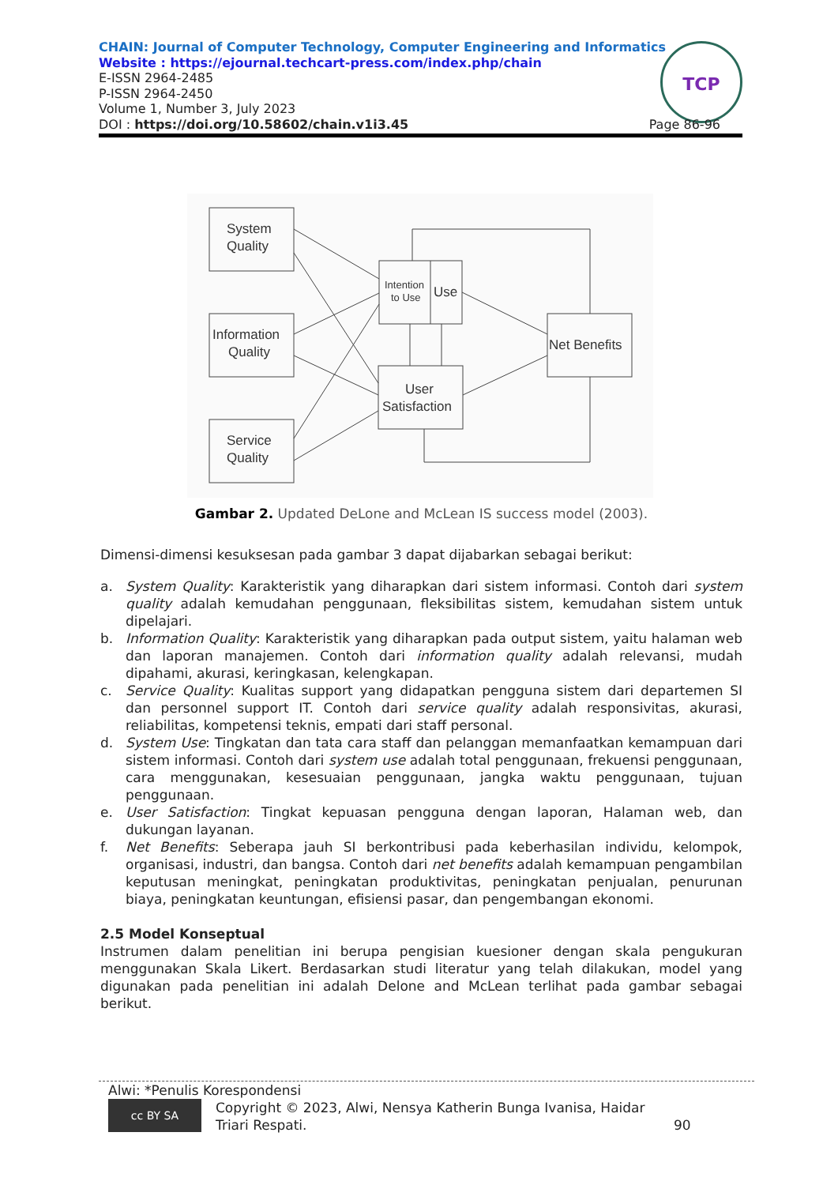CHAIN: Journal of Computer Technology, Computer Engineering and Informatics
Website : https://ejournal.techcart-press.com/index.php/chain
E-ISSN 2964-2485
P-ISSN 2964-2450
Volume 1, Number 3, July 2023
DOI : https://doi.org/10.58602/chain.v1i3.45
TCP
Page 86-96
System
Quality
Information
Quality
Service
Quality
Intention
to Use
Use
User
Satisfaction
Net Benefits
Gambar 2. Updated DeLone and McLean IS success model (2003).
Dimensi-dimensi kesuksesan pada gambar 3 dapat dijabarkan sebagai berikut:
a. System Quality: Karakteristik yang diharapkan dari sistem informasi. Contoh dari system quality adalah kemudahan penggunaan, fleksibilitas sistem, kemudahan sistem untuk dipelajari.
b. Information Quality: Karakteristik yang diharapkan pada output sistem, yaitu halaman web dan laporan manajemen. Contoh dari information quality adalah relevansi, mudah dipahami, akurasi, keringkasan, kelengkapan.
c. Service Quality: Kualitas support yang didapatkan pengguna sistem dari departemen SI dan personnel support IT. Contoh dari service quality adalah responsivitas, akurasi, reliabilitas, kompetensi teknis, empati dari staff personal.
d. System Use: Tingkatan dan tata cara staff dan pelanggan memanfaatkan kemampuan dari sistem informasi. Contoh dari system use adalah total penggunaan, frekuensi penggunaan, cara menggunakan, kesesuaian penggunaan, jangka waktu penggunaan, tujuan penggunaan.
e. User Satisfaction: Tingkat kepuasan pengguna dengan laporan, Halaman web, dan dukungan layanan.
f. Net Benefits: Seberapa jauh SI berkontribusi pada keberhasilan individu, kelompok, organisasi, industri, dan bangsa. Contoh dari net benefits adalah kemampuan pengambilan keputusan meningkat, peningkatan produktivitas, peningkatan penjualan, penurunan biaya, peningkatan keuntungan, efisiensi pasar, dan pengembangan ekonomi.
2.5 Model Konseptual
Instrumen dalam penelitian ini berupa pengisian kuesioner dengan skala pengukuran menggunakan Skala Likert. Berdasarkan studi literatur yang telah dilakukan, model yang digunakan pada penelitian ini adalah Delone and McLean terlihat pada gambar sebagai berikut.
Alwi: *Penulis Korespondensi
cc BY SA Copyright © 2023, Alwi, Nensya Katherin Bunga Ivanisa, Haidar Triari Respati. 90